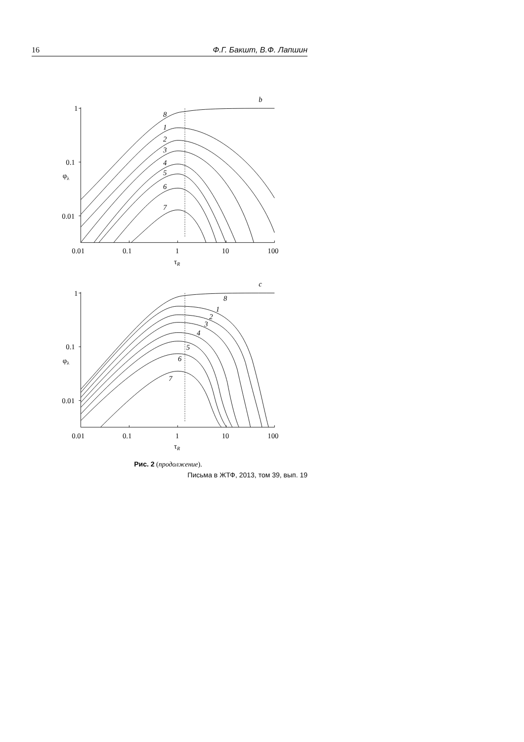16 Ф.Г. Бакшт, В.Ф. Лапшин
b
1
0.1
0.01
0.01
0.1
1
10
100
τR
φλ
8
1
2
3
4
5
6
7
c
1
0.1
0.01
0.01
0.1
1
10
100
τR
φλ
8
1
2
3
4
5
6
7
Рис. 2 (продолжение).
Письма в ЖТФ, 2013, том 39, вып. 19